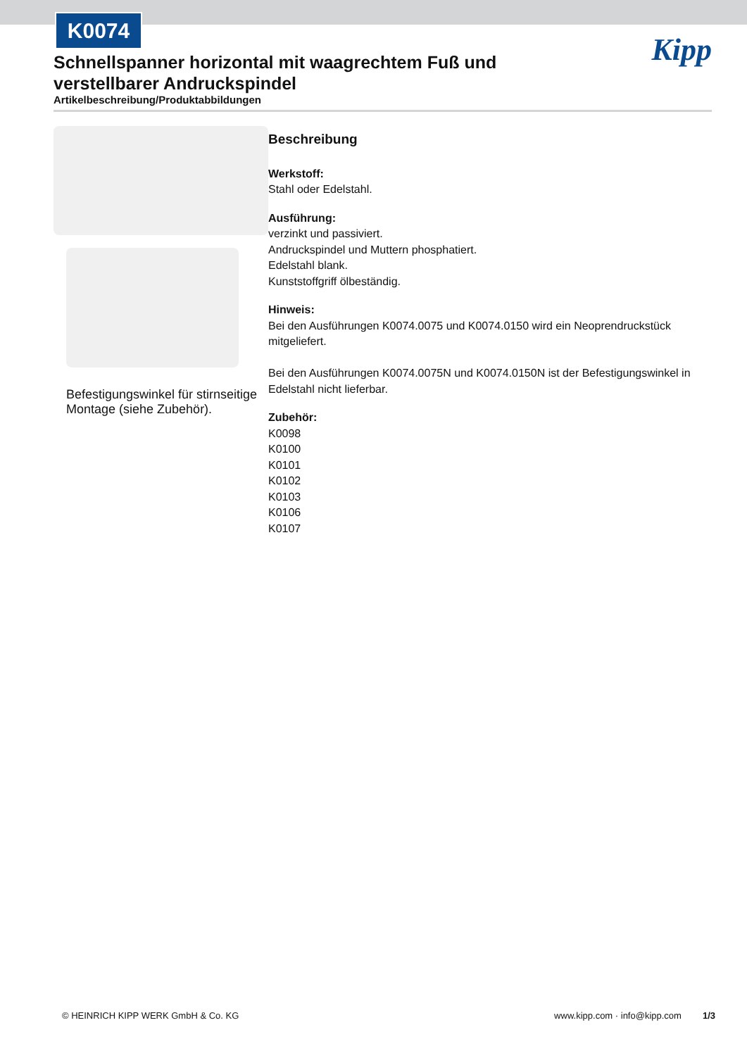K0074
Kipp
Schnellspanner horizontal mit waagrechtem Fuß und verstellbarer Andruckspindel
Artikelbeschreibung/Produktabbildungen
Befestigungswinkel für stirnseitige Montage (siehe Zubehör).
Beschreibung
Werkstoff:
Stahl oder Edelstahl.
Ausführung:
verzinkt und passiviert.
Andruckspindel und Muttern phosphatiert.
Edelstahl blank.
Kunststoffgriff ölbeständig.
Hinweis:
Bei den Ausführungen K0074.0075 und K0074.0150 wird ein Neoprendruckstück mitgeliefert.
Bei den Ausführungen K0074.0075N und K0074.0150N ist der Befestigungswinkel in Edelstahl nicht lieferbar.
Zubehör:
K0098
K0100
K0101
K0102
K0103
K0106
K0107
© HEINRICH KIPP WERK GmbH & Co. KG www.kipp.com · info@kipp.com 1/3